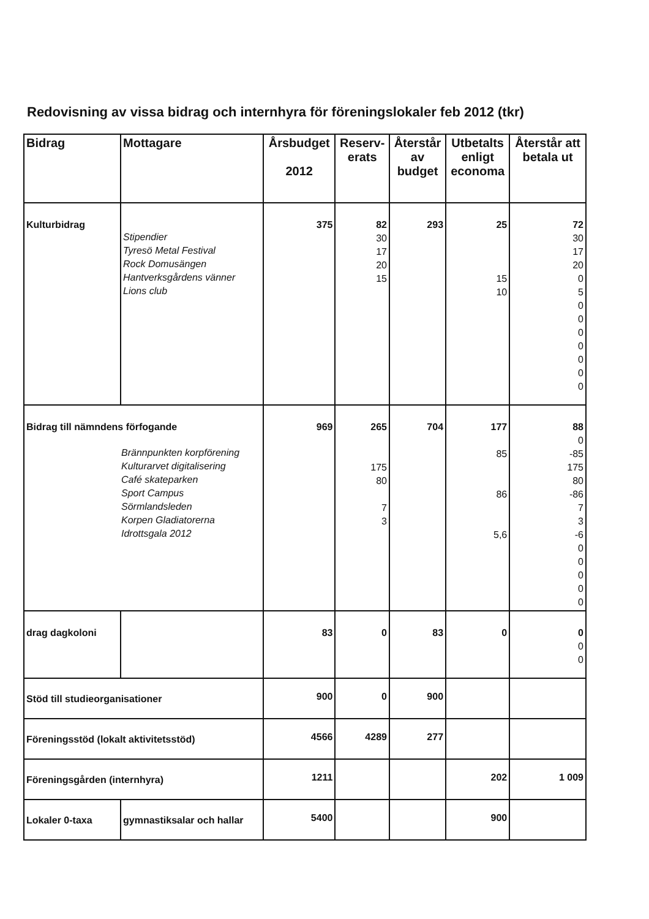Redovisning av vissa bidrag och internhyra för föreningslokaler feb 2012 (tkr)
| Bidrag | Mottagare | Årsbudget 2012 | Reserv- erats | Återstår av budget | Utbetalts enligt economa | Återstår att betala ut |
| --- | --- | --- | --- | --- | --- | --- |
| Kulturbidrag | Stipendier Tyresö Metal Festival Rock Domusängen Hantverksgårdens vänner Lions club | 375 | 82 30 17 20 15 | 293 | 25 15 10 | 72 30 17 20 0 5 0 0 0 0 0 0 0 |
| Bidrag till nämndens förfogande Brännpunkten korpförening Kulturarvet digitalisering Café skateparken Sport Campus Sörmlandsleden Korpen Gladiatorerna Idrottsgala 2012 | | 969 | 265 175 80 7 3 | 704 | 177 85 86 5,6 | 88 0 -85 175 80 -86 7 3 -6 0 0 0 0 0 |
| drag dagkoloni | | 83 | 0 | 83 | 0 | 0 0 0 |
| Stöd till studieorganisationer | | 900 | 0 | 900 | | |
| Föreningsstöd (lokalt aktivitetsstöd) | | 4566 | 4289 | 277 | | |
| Föreningsgården (internhyra) | | 1211 | | | 202 | 1 009 |
| Lokaler 0-taxa | gymnastiksalar och hallar | 5400 | | | 900 | |